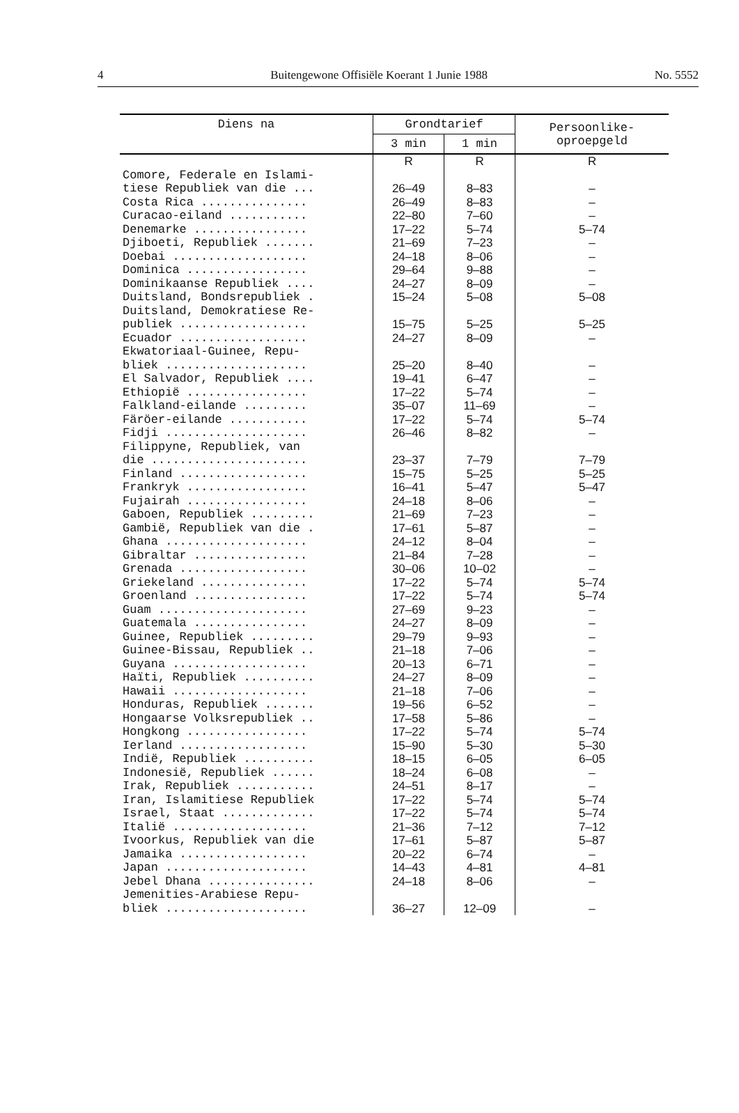4 Buitengewone Offisiële Koerant 1 Junie 1988 No. 5552
| Diens na | Grondtarief | | Persoonlike- oproepgeld |
| --- | --- | --- | --- |
| | 3 min | 1 min | |
| | R | R | R |
| Comore, Federale en Islami- tiese Republiek van die ... | 26–49 | 8–83 | – |
| Costa Rica ............... | 26–49 | 8–83 | – |
| Curacao-eiland ........... | 22–80 | 7–60 | – |
| Denemarke ................ | 17–22 | 5–74 | 5–74 |
| Djiboeti, Republiek ....... | 21–69 | 7–23 | – |
| Doebai ................... | 24–18 | 8–06 | – |
| Dominica ................. | 29–64 | 9–88 | – |
| Dominikaanse Republiek .... | 24–27 | 8–09 | – |
| Duitsland, Bondsrepubliek . | 15–24 | 5–08 | 5–08 |
| Duitsland, Demokratiese Re- publiek .................. | 15–75 | 5–25 | 5–25 |
| Ecuador .................. | 24–27 | 8–09 | – |
| Ekwatoriaal-Guinee, Repu- bliek .................... | 25–20 | 8–40 | – |
| El Salvador, Republiek .... | 19–41 | 6–47 | – |
| Ethiopië ................. | 17–22 | 5–74 | – |
| Falkland-eilande ......... | 35–07 | 11–69 | – |
| Färöer-eilande ........... | 17–22 | 5–74 | 5–74 |
| Fidji .................... | 26–46 | 8–82 | – |
| Filippyne, Republiek, van die ...................... | 23–37 | 7–79 | 7–79 |
| Finland .................. | 15–75 | 5–25 | 5–25 |
| Frankryk ................. | 16–41 | 5–47 | 5–47 |
| Fujairah ................. | 24–18 | 8–06 | – |
| Gaboen, Republiek ......... | 21–69 | 7–23 | – |
| Gambië, Republiek van die . | 17–61 | 5–87 | – |
| Ghana .................... | 24–12 | 8–04 | – |
| Gibraltar ................ | 21–84 | 7–28 | – |
| Grenada .................. | 30–06 | 10–02 | – |
| Griekeland ............... | 17–22 | 5–74 | 5–74 |
| Groenland ................ | 17–22 | 5–74 | 5–74 |
| Guam ..................... | 27–69 | 9–23 | – |
| Guatemala ................ | 24–27 | 8–09 | – |
| Guinee, Republiek ......... | 29–79 | 9–93 | – |
| Guinee-Bissau, Republiek .. | 21–18 | 7–06 | – |
| Guyana ................... | 20–13 | 6–71 | – |
| Haïti, Republiek .......... | 24–27 | 8–09 | – |
| Hawaii ................... | 21–18 | 7–06 | – |
| Honduras, Republiek ....... | 19–56 | 6–52 | – |
| Hongaarse Volksrepubliek .. | 17–58 | 5–86 | – |
| Hongkong ................. | 17–22 | 5–74 | 5–74 |
| Ierland .................. | 15–90 | 5–30 | 5–30 |
| Indië, Republiek .......... | 18–15 | 6–05 | 6–05 |
| Indonesië, Republiek ...... | 18–24 | 6–08 | – |
| Irak, Republiek ........... | 24–51 | 8–17 | – |
| Iran, Islamitiese Republiek | 17–22 | 5–74 | 5–74 |
| Israel, Staat ............. | 17–22 | 5–74 | 5–74 |
| Italië ................... | 21–36 | 7–12 | 7–12 |
| Ivoorkus, Republiek van die | 17–61 | 5–87 | 5–87 |
| Jamaika .................. | 20–22 | 6–74 | – |
| Japan .................... | 14–43 | 4–81 | 4–81 |
| Jebel Dhana ............... | 24–18 | 8–06 | – |
| Jemenities-Arabiese Repu- bliek .................... | 36–27 | 12–09 | – |